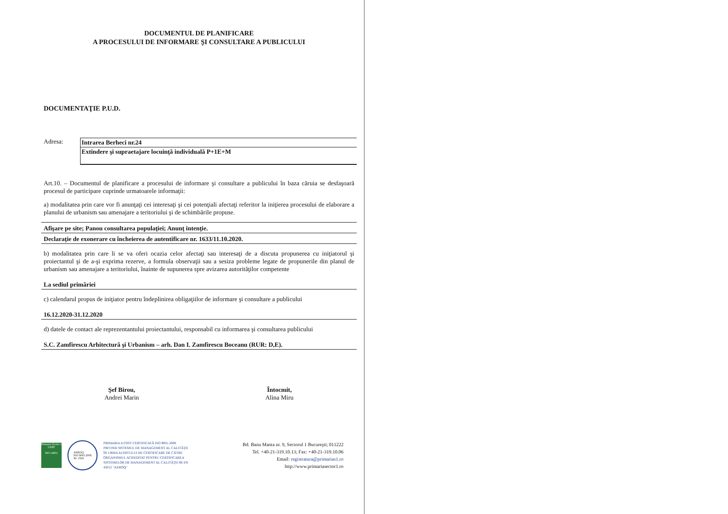DOCUMENTUL DE PLANIFICARE
A PROCESULUI DE INFORMARE ŞI CONSULTARE A PUBLICULUI
DOCUMENTAŢIE P.U.D.
Adresa: Intrarea Berheci nr.24
Extindere şi supraetajare locuinţă individuală P+1E+M
Art.10. – Documentul de planificare a procesului de informare şi consultare a publicului în baza căruia se desfaşoară procesul de participare cuprinde urmatoarele informaţii:
a) modalitatea prin care vor fi anunţaţi cei interesaţi şi cei potenţiali afectaţi referitor la iniţierea procesului de elaborare a planului de urbanism sau amenajare a teritoriului şi de schimbările propuse.
Afişare pe site; Panou consultarea populaţiei; Anunţ intenţie.
Declaraţie de exonerare cu încheierea de autentificare nr. 1633/11.10.2020.
b) modalitatea prin care li se va oferi ocazia celor afectaţi sau interesaţi de a discuta propunerea cu iniţiatorul şi proiectantul şi de a-şi exprima rezerve, a formula observaţii sau a sesiza probleme legate de propunerile din planul de urbanism sau amenajare a teritoriului, înainte de supunerea spre avizarea autorităţilor competente
La sediul primăriei
c) calendarul propus de iniţiator pentru îndeplinirea obligaţiilor de informare şi consultare a publicului
16.12.2020-31.12.2020
d) datele de contact ale reprezentantului proiectantului, responsabil cu informarea şi consultarea publicului
S.C. Zamfirescu Arhitectură şi Urbanism – arh. Dan I. Zamfirescu Boceanu (RUR: D,E).
Şef Birou,
Andrei Marin
Întocmit,
Alina Miru
Primaria Sector 1
CERT
ISO 14001
AEROQ
ISO 9001:2008
Nr. 1504
PRIMARIA A FOST CERTIFICATĂ ISO 9001-2008 PRIVIND SISTEMUL DE MANAGEMENT AL CALITĂŢII ÎN URMA AUDITULUI DE CERTIFICARE DE CĂTRE ORGANISMUL ACREDITAT PENTRU CERTIFICAREA SISTEMELOR DE MANAGEMENT AL CALITĂŢII SR EN 45012 "AEROQ"
Bd. Banu Manta nr. 9, Sectorul 1 Bucureşti; 011222
Tel. +40-21-319.10.13; Fax: +40-21-319.10.06
Email: registratura@primarias1.ro
http://www.primariasector1.ro